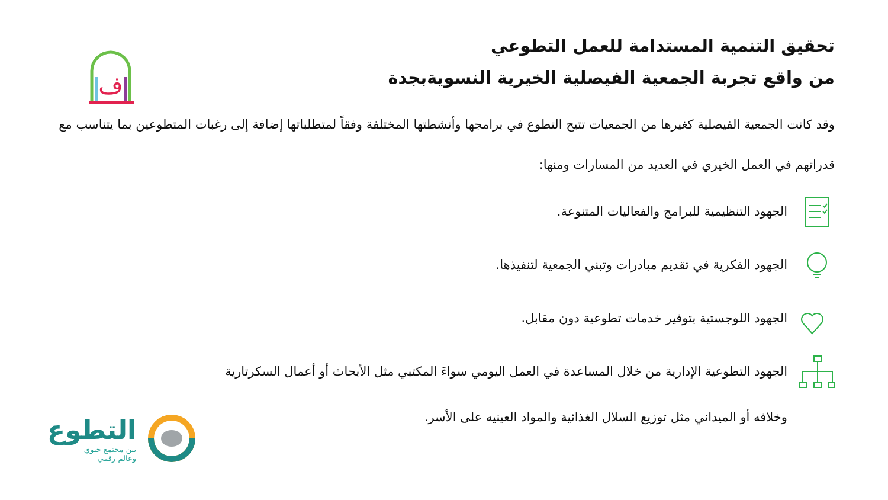ف
تحقيق التنمية المستدامة للعمل التطوعي
من واقع تجربة الجمعية الفيصلية الخيرية النسويةبجدة
وقد كانت الجمعية الفيصلية كغيرها من الجمعيات تتيح التطوع في برامجها وأنشطتها المختلفة وفقاً لمتطلباتها إضافة إلى رغبات المتطوعين بما يتناسب مع قدراتهم في العمل الخيري في العديد من المسارات ومنها:
الجهود التنظيمية للبرامج والفعاليات المتنوعة.
الجهود الفكرية في تقديم مبادرات وتبني الجمعية لتنفيذها.
الجهود اللوجستية بتوفير خدمات تطوعية دون مقابل.
الجهود التطوعية الإدارية من خلال المساعدة في العمل اليومي سواءَ المكتبي مثل الأبحاث أو أعمال السكرتارية
وخلافه أو الميداني مثل توزيع السلال الغذائية والمواد العينيه على الأسر.
التطوع
بين مجتمع حيوي
وعالم رقمي